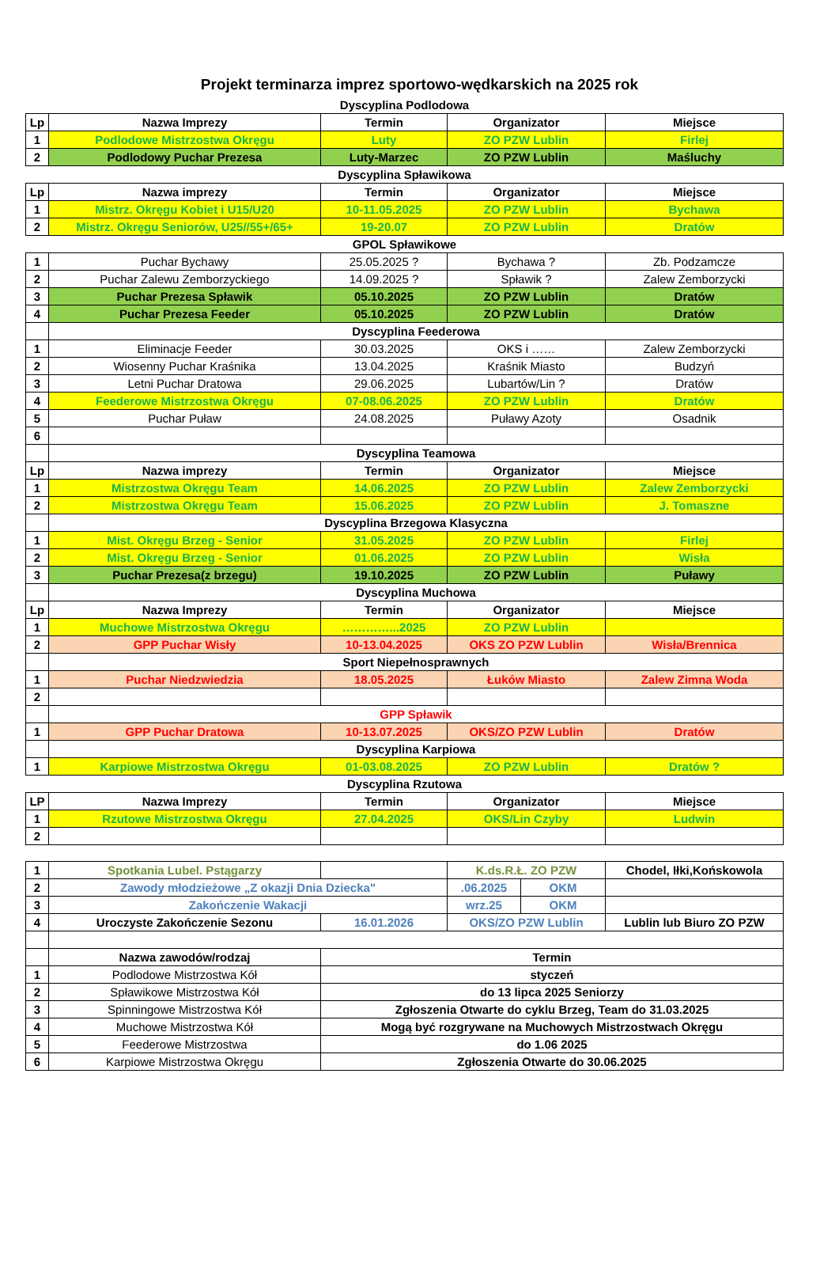Projekt terminarza imprez sportowo-wędkarskich na 2025 rok
| Dyscyplina Podlodowa | | | | |
| Lp | Nazwa Imprezy | Termin | Organizator | Miejsce |
| 1 | Podlodowe Mistrzostwa Okręgu | Luty | ZO PZW Lublin | Firlej |
| 2 | Podlodowy Puchar Prezesa | Luty-Marzec | ZO PZW Lublin | Maśluchy |
| Dyscyplina Spławikowa | | | | |
| Lp | Nazwa imprezy | Termin | Organizator | Miejsce |
| 1 | Mistrz. Okręgu Kobiet i U15/U20 | 10-11.05.2025 | ZO PZW Lublin | Bychawa |
| 2 | Mistrz. Okręgu Seniorów, U25//55+/65+ | 19-20.07 | ZO PZW Lublin | Dratów |
| GPOL Spławikowe | | | | |
| 1 | Puchar Bychawy | 25.05.2025 ? | Bychawa ? | Zb. Podzamcze |
| 2 | Puchar Zalewu Zemborzyckiego | 14.09.2025 ? | Spławik ? | Zalew Zemborzycki |
| 3 | Puchar Prezesa Spławik | 05.10.2025 | ZO PZW Lublin | Dratów |
| 4 | Puchar Prezesa Feeder | 05.10.2025 | ZO PZW Lublin | Dratów |
| | Dyscyplina Feederowa | | | |
| 1 | Eliminacje Feeder | 30.03.2025 | OKS i …… | Zalew Zemborzycki |
| 2 | Wiosenny Puchar Kraśnika | 13.04.2025 | Kraśnik Miasto | Budzyń |
| 3 | Letni Puchar Dratowa | 29.06.2025 | Lubartów/Lin ? | Dratów |
| 4 | Feederowe Mistrzostwa Okręgu | 07-08.06.2025 | ZO PZW Lublin | Dratów |
| 5 | Puchar Puław | 24.08.2025 | Puławy Azoty | Osadnik |
| 6 | | | | |
| | Dyscyplina Teamowa | | | |
| Lp | Nazwa imprezy | Termin | Organizator | Miejsce |
| 1 | Mistrzostwa Okręgu Team | 14.06.2025 | ZO PZW Lublin | Zalew Zemborzycki |
| 2 | Mistrzostwa Okręgu Team | 15.06.2025 | ZO PZW Lublin | J. Tomaszne |
| | Dyscyplina Brzegowa Klasyczna | | | |
| 1 | Mist. Okręgu Brzeg - Senior | 31.05.2025 | ZO PZW Lublin | Firlej |
| 2 | Mist. Okręgu Brzeg - Senior | 01.06.2025 | ZO PZW Lublin | Wisła |
| 3 | Puchar Prezesa(z brzegu) | 19.10.2025 | ZO PZW Lublin | Puławy |
| | Dyscyplina Muchowa | | | |
| Lp | Nazwa Imprezy | Termin | Organizator | Miejsce |
| 1 | Muchowe Mistrzostwa Okręgu | …………...2025 | ZO PZW Lublin | |
| 2 | GPP Puchar Wisły | 10-13.04.2025 | OKS ZO PZW Lublin | Wisła/Brennica |
| | Sport Niepełnosprawnych | | | |
| 1 | Puchar Niedzwiedzia | 18.05.2025 | Łuków Miasto | Zalew Zimna Woda |
| 2 | | | | |
| | GPP Spławik | | | |
| 1 | GPP Puchar Dratowa | 10-13.07.2025 | OKS/ZO PZW Lublin | Dratów |
| | Dyscyplina Karpiowa | | | |
| 1 | Karpiowe Mistrzostwa Okręgu | 01-03.08.2025 | ZO PZW Lublin | Dratów ? |
| Dyscyplina Rzutowa | | | | |
| LP | Nazwa Imprezy | Termin | Organizator | Miejsce |
| 1 | Rzutowe Mistrzostwa Okręgu | 27.04.2025 | OKS/Lin Czyby | Ludwin |
| 2 | | | | |
| 1 | Spotkania Lubel. Pstągarzy | | K.ds.R.Ł. ZO PZW | | Chodel, Iłki,Końskowola |
| 2 | Zawody młodzieżowe „Z okazji Dnia Dziecka" | | .06.2025 | OKM | |
| 3 | Zakończenie Wakacji | | wrz.25 | OKM | |
| 4 | Uroczyste Zakończenie Sezonu | 16.01.2026 | OKS/ZO PZW Lublin | | Lublin lub Biuro ZO PZW |
| | Nazwa zawodów/rodzaj | Termin | | | |
| 1 | Podlodowe Mistrzostwa Kół | styczeń | | | |
| 2 | Spławikowe Mistrzostwa Kół | do 13 lipca 2025 Seniorzy | | | |
| 3 | Spinningowe Mistrzostwa Kół | Zgłoszenia Otwarte do cyklu Brzeg, Team do 31.03.2025 | | | |
| 4 | Muchowe Mistrzostwa Kół | Mogą być rozgrywane na Muchowych Mistrzostwach Okręgu | | | |
| 5 | Feederowe Mistrzostwa | do 1.06 2025 | | | |
| 6 | Karpiowe Mistrzostwa Okręgu | Zgłoszenia Otwarte do 30.06.2025 | | | |